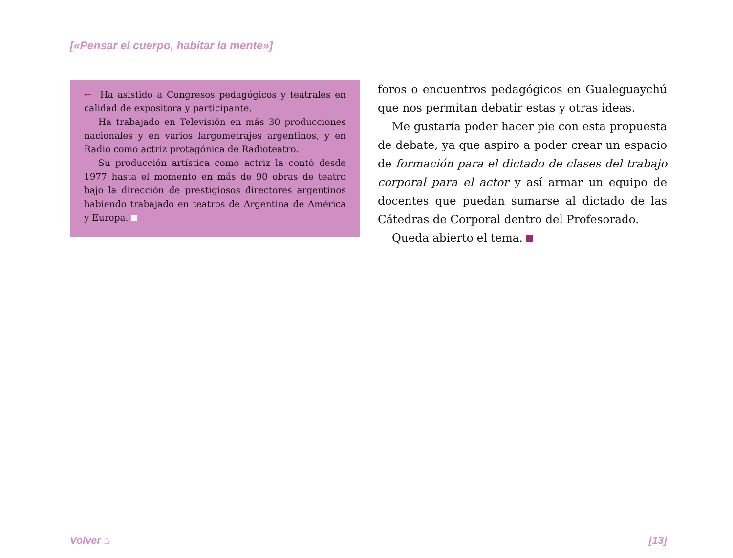[«Pensar el cuerpo, habitar la mente»]
← Ha asistido a Congresos pedagógicos y teatrales en calidad de expositora y participante.
Ha trabajado en Televisión en más 30 producciones nacionales y en varios largometrajes argentinos, y en Radio como actriz protagónica de Radioteatro.
Su producción artística como actriz la contó desde 1977 hasta el momento en más de 90 obras de teatro bajo la dirección de prestigiosos directores argentinos habiendo trabajado en teatros de Argentina de América y Europa.
foros o encuentros pedagógicos en Gualeguaychú que nos permitan debatir estas y otras ideas.
Me gustaría poder hacer pie con esta propuesta de debate, ya que aspiro a poder crear un espacio de formación para el dictado de clases del trabajo corporal para el actor y así armar un equipo de docentes que puedan sumarse al dictado de las Cátedras de Corporal dentro del Profesorado.
Queda abierto el tema.
Volver ⌂ [13]